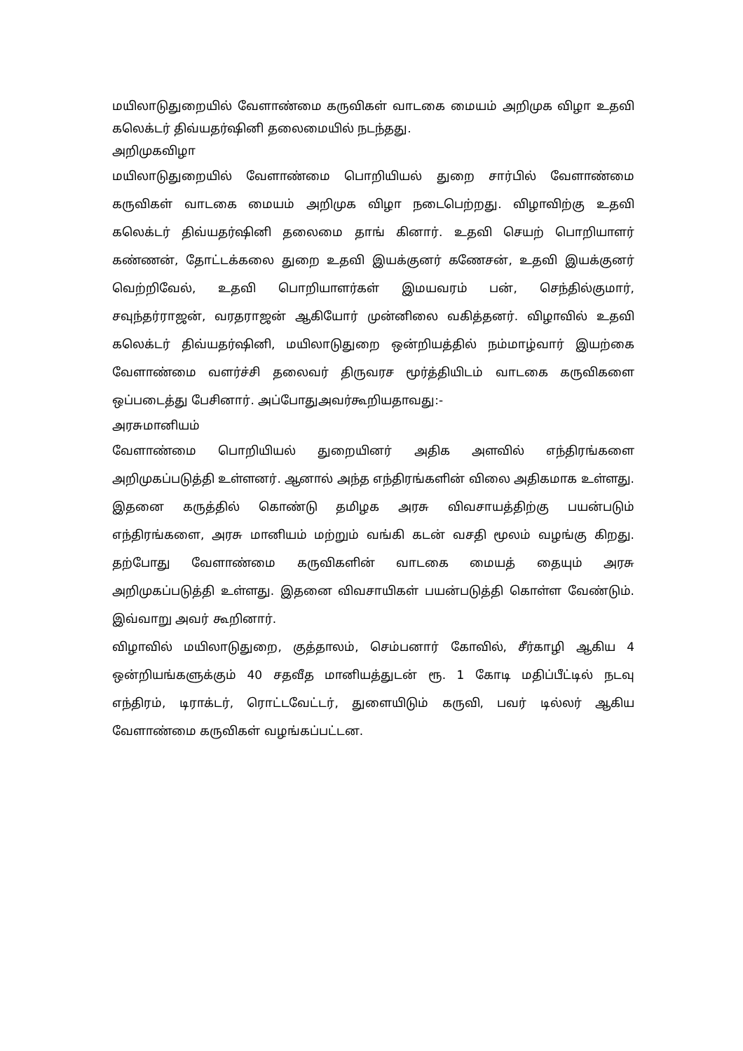மயிலாடுதுறையில் வேளாண்மை கருவிகள் வாடகை மையம் அறிமுக விழா உதவி கலெக்டர் திவ்யதர்ஷினி தலைமையில் நடந்தது.
அறிமுகவிழா
மயிலாடுதுறையில் வேளாண்மை பொறியியல் துறை சார்பில் வேளாண்மை கருவிகள் வாடகை மையம் அறிமுக விழா நடைபெற்றது. விழாவிற்கு உதவி கலெக்டர் திவ்யதர்ஷினி தலைமை தாங் கினார். உதவி செயற் பொறியாளர் கண்ணன், தோட்டக்கலை துறை உதவி இயக்குனர் கணேசன், உதவி இயக்குனர் வெற்றிவேல், உதவி பொறியாளர்கள் இமயவரம் பன், செந்தில்குமார், சவுந்தர்ராஜன், வரதராஜன் ஆகியோர் முன்னிலை வகித்தனர். விழாவில் உதவி கலெக்டர் திவ்யதர்ஷினி, மயிலாடுதுறை ஒன்றியத்தில் நம்மாழ்வார் இயற்கை வேளாண்மை வளர்ச்சி தலைவர் திருவரச மூர்த்தியிடம் வாடகை கருவிகளை ஒப்படைத்து பேசினார். அப்போதுஅவர்கூறியதாவது:-
அரசுமானியம்
வேளாண்மை பொறியியல் துறையினர் அதிக அளவில் எந்திரங்களை அறிமுகப்படுத்தி உள்ளனர். ஆனால் அந்த எந்திரங்களின் விலை அதிகமாக உள்ளது. இதனை கருத்தில் கொண்டு தமிழக அரசு விவசாயத்திற்கு பயன்படும் எந்திரங்களை, அரசு மானியம் மற்றும் வங்கி கடன் வசதி மூலம் வழங்கு கிறது. தற்போது வேளாண்மை கருவிகளின் வாடகை மையத் தையும் அரசு அறிமுகப்படுத்தி உள்ளது. இதனை விவசாயிகள் பயன்படுத்தி கொள்ள வேண்டும். இவ்வாறு அவர் கூறினார்.
விழாவில் மயிலாடுதுறை, குத்தாலம், செம்பனார் கோவில், சீர்காழி ஆகிய 4 ஒன்றியங்களுக்கும் 40 சதவீத மானியத்துடன் ரூ. 1 கோடி மதிப்பீட்டில் நடவு எந்திரம், டிராக்டர், ரொட்டவேட்டர், துளையிடும் கருவி, பவர் டில்லர் ஆகிய வேளாண்மை கருவிகள் வழங்கப்பட்டன.